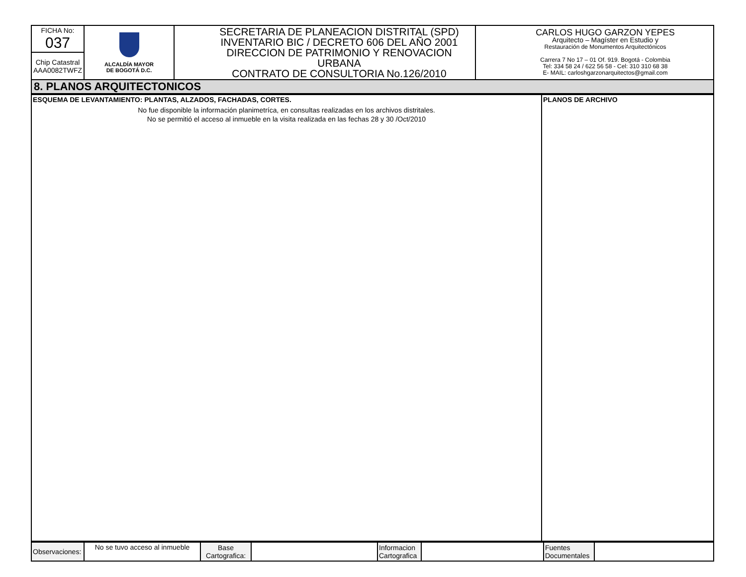| FICHA No: 037 | ALCALDÍA MAYOR DE BOGOTÁ D.C. | SECRETARIA DE PLANEACION DISTRITAL (SPD) INVENTARIO BIC / DECRETO 606 DEL AÑO 2001 DIRECCION DE PATRIMONIO Y RENOVACION URBANA CONTRATO DE CONSULTORIA No.126/2010 | CARLOS HUGO GARZON YEPES Arquitecto – Magíster en Estudio y Restauración de Monumentos Arquitectónicos Carrera 7 No 17 – 01 Of. 919. Bogotá - Colombia Tel: 334 58 24 / 622 56 58 - Cel: 310 310 68 38 E- MAIL: carloshgarzonarquitectos@gmail.com |
| Chip Catastral AAA0082TWFZ | | | |
8. PLANOS ARQUITECTONICOS
| ESQUEMA DE LEVANTAMIENTO: PLANTAS, ALZADOS, FACHADAS, CORTES. No fue disponible la información planimetríca, en consultas realizadas en los archivos distritales. No se permitió el acceso al inmueble en la visita realizada en las fechas 28 y 30 /Oct/2010 | PLANOS DE ARCHIVO |
| Observaciones: | No se tuvo acceso al inmueble | Base Cartografica: | | Informacion Cartografica | | Fuentes Documentales | |